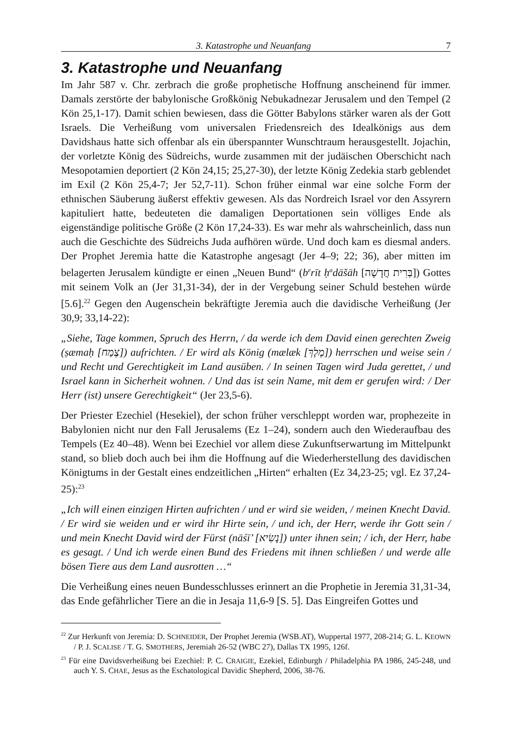3. Katastrophe und Neuanfang 7
3. Katastrophe und Neuanfang
Im Jahr 587 v. Chr. zerbrach die große prophetische Hoffnung anscheinend für immer. Damals zerstörte der babylonische Großkönig Nebukadnezar Jerusalem und den Tempel (2 Kön 25,1-17). Damit schien bewiesen, dass die Götter Babylons stärker waren als der Gott Israels. Die Verheißung vom universalen Friedensreich des Idealkönigs aus dem Davidshaus hatte sich offenbar als ein überspannter Wunschtraum herausgestellt. Jojachin, der vorletzte König des Südreichs, wurde zusammen mit der judäischen Oberschicht nach Mesopotamien deportiert (2 Kön 24,15; 25,27-30), der letzte König Zedekia starb geblendet im Exil (2 Kön 25,4-7; Jer 52,7-11). Schon früher einmal war eine solche Form der ethnischen Säuberung äußerst effektiv gewesen. Als das Nordreich Israel vor den Assyrern kapituliert hatte, bedeuteten die damaligen Deportationen sein völliges Ende als eigenständige politische Größe (2 Kön 17,24-33). Es war mehr als wahrscheinlich, dass nun auch die Geschichte des Südreichs Juda aufhören würde. Und doch kam es diesmal anders. Der Prophet Jeremia hatte die Katastrophe angesagt (Jer 4–9; 22; 36), aber mitten im belagerten Jerusalem kündigte er einen „Neuen Bund“ (b<sup>e</sup>rīt ḥ<sup>a</sup>dāšāh [בְּרִית חֲדָשָׁה]) Gottes mit seinem Volk an (Jer 31,31-34), der in der Vergebung seiner Schuld bestehen würde [5.6].<sup>22</sup> Gegen den Augenschein bekräftigte Jeremia auch die davidische Verheißung (Jer 30,9; 33,14-22):
„Siehe, Tage kommen, Spruch des Herrn, / da werde ich dem David einen gerechten Zweig (ṣæmaḥ [צֶמַח]) aufrichten. / Er wird als König (mælæk [מֶלֶךְ]) herrschen und weise sein / und Recht und Gerechtigkeit im Land ausüben. / In seinen Tagen wird Juda gerettet, / und Israel kann in Sicherheit wohnen. / Und das ist sein Name, mit dem er gerufen wird: / Der Herr (ist) unsere Gerechtigkeit“ (Jer 23,5-6).
Der Priester Ezechiel (Hesekiel), der schon früher verschleppt worden war, prophezeite in Babylonien nicht nur den Fall Jerusalems (Ez 1–24), sondern auch den Wiederaufbau des Tempels (Ez 40–48). Wenn bei Ezechiel vor allem diese Zukunftserwartung im Mittelpunkt stand, so blieb doch auch bei ihm die Hoffnung auf die Wiederherstellung des davidischen Königtums in der Gestalt eines endzeitlichen „Hirten“ erhalten (Ez 34,23-25; vgl. Ez 37,24-25):<sup>23</sup>
„Ich will einen einzigen Hirten aufrichten / und er wird sie weiden, / meinen Knecht David. / Er wird sie weiden und er wird ihr Hirte sein, / und ich, der Herr, werde ihr Gott sein / und mein Knecht David wird der Fürst (nāśī’ [נָשִׂיא]) unter ihnen sein; / ich, der Herr, habe es gesagt. / Und ich werde einen Bund des Friedens mit ihnen schließen / und werde alle bösen Tiere aus dem Land ausrotten …“
Die Verheißung eines neuen Bundesschlusses erinnert an die Prophetie in Jeremia 31,31-34, das Ende gefährlicher Tiere an die in Jesaja 11,6-9 [S. 5]. Das Eingreifen Gottes und
<sup>22</sup> Zur Herkunft von Jeremia: D. SCHNEIDER, Der Prophet Jeremia (WSB.AT), Wuppertal 1977, 208-214; G. L. KEOWN / P. J. SCALISE / T. G. SMOTHERS, Jeremiah 26-52 (WBC 27), Dallas TX 1995, 126f.
<sup>23</sup> Für eine Davidsverheißung bei Ezechiel: P. C. CRAIGIE, Ezekiel, Edinburgh / Philadelphia PA 1986, 245-248, und auch Y. S. CHAE, Jesus as the Eschatological Davidic Shepherd, 2006, 38-76.